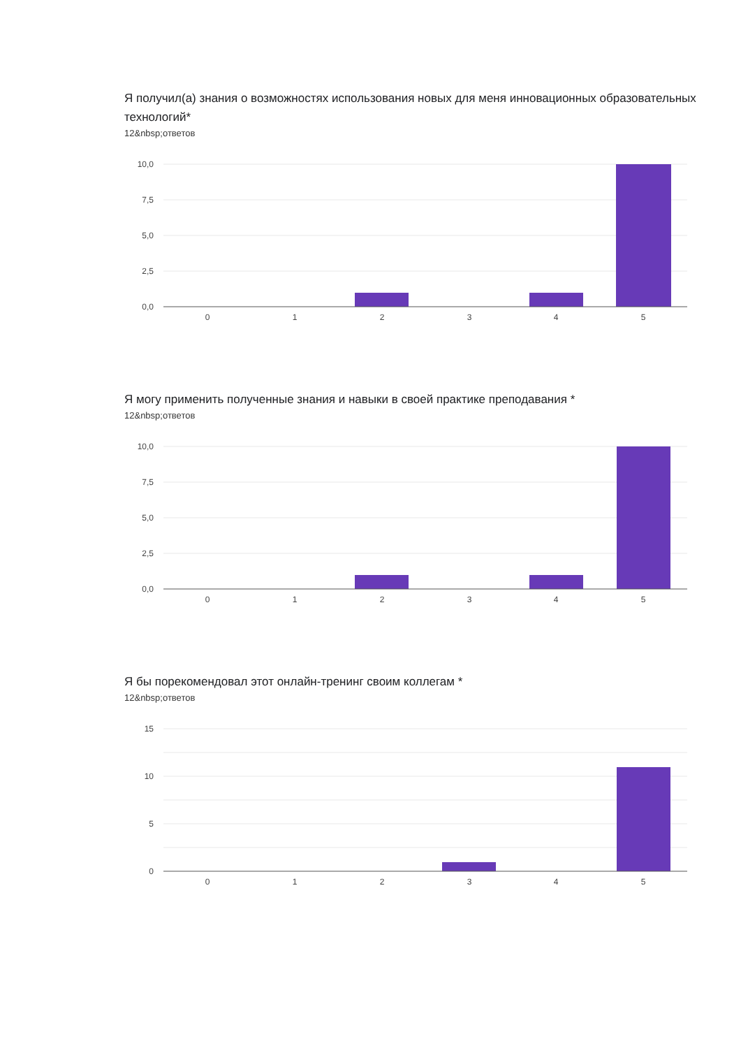Я получил(а) знания о возможностях использования новых для меня инновационных образовательных технологий*
12&nbsp;ответов
10,0
7,5
5,0
2,5
0,0
0
1
2
3
4
5
Я могу применить полученные знания и навыки в своей практике преподавания *
12&nbsp;ответов
10,0
7,5
5,0
2,5
0,0
0
1
2
3
4
5
Я бы порекомендовал этот онлайн-тренинг своим коллегам *
12&nbsp;ответов
15
10
5
0
0
1
2
3
4
5